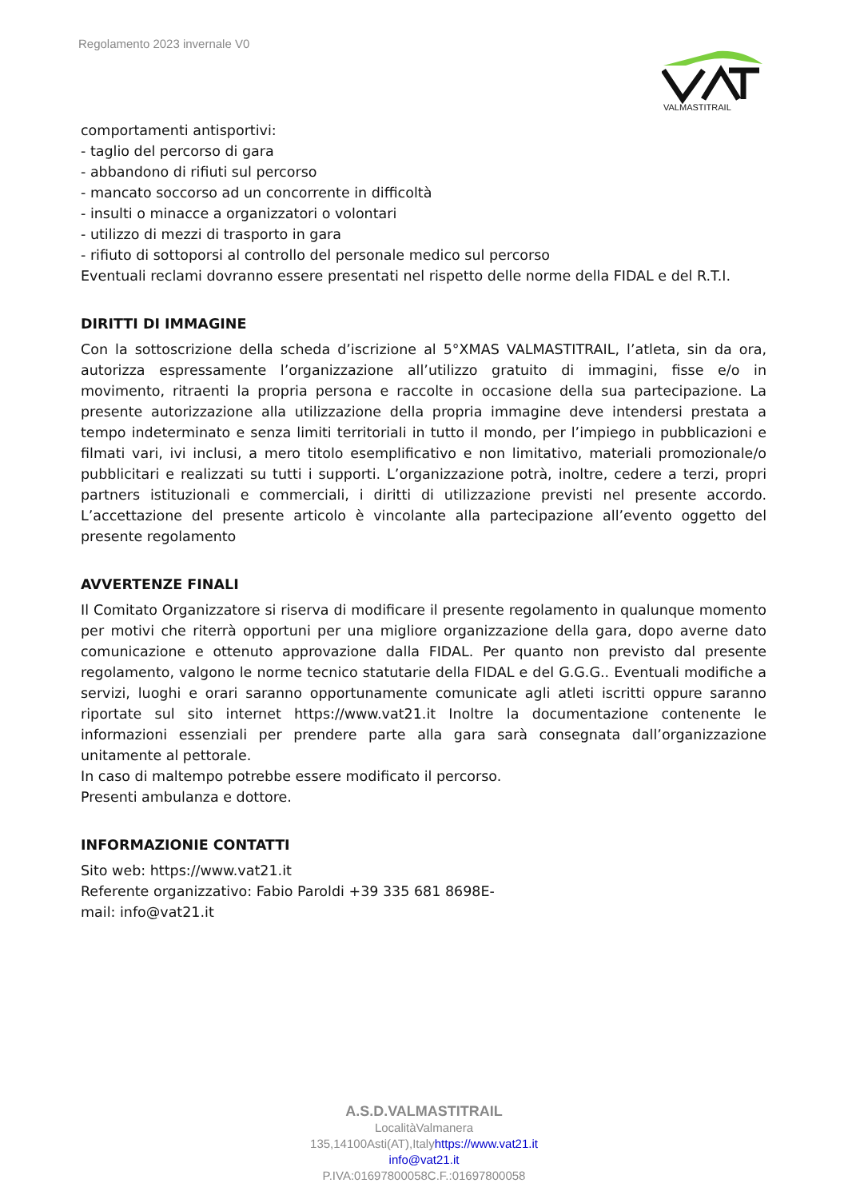Regolamento 2023 invernale V0
VALMASTITRAIL
comportamenti antisportivi:
- taglio del percorso di gara
- abbandono di rifiuti sul percorso
- mancato soccorso ad un concorrente in difficoltà
- insulti o minacce a organizzatori o volontari
- utilizzo di mezzi di trasporto in gara
- rifiuto di sottoporsi al controllo del personale medico sul percorso
Eventuali reclami dovranno essere presentati nel rispetto delle norme della FIDAL e del R.T.I.
DIRITTI DI IMMAGINE
Con la sottoscrizione della scheda d’iscrizione al 5°XMAS VALMASTITRAIL, l’atleta, sin da ora, autorizza espressamente l’organizzazione all’utilizzo gratuito di immagini, fisse e/o in movimento, ritraenti la propria persona e raccolte in occasione della sua partecipazione. La presente autorizzazione alla utilizzazione della propria immagine deve intendersi prestata a tempo indeterminato e senza limiti territoriali in tutto il mondo, per l’impiego in pubblicazioni e filmati vari, ivi inclusi, a mero titolo esemplificativo e non limitativo, materiali promozionale/o pubblicitari e realizzati su tutti i supporti. L’organizzazione potrà, inoltre, cedere a terzi, propri partners istituzionali e commerciali, i diritti di utilizzazione previsti nel presente accordo. L’accettazione del presente articolo è vincolante alla partecipazione all’evento oggetto del presente regolamento
AVVERTENZE FINALI
Il Comitato Organizzatore si riserva di modificare il presente regolamento in qualunque momento per motivi che riterrà opportuni per una migliore organizzazione della gara, dopo averne dato comunicazione e ottenuto approvazione dalla FIDAL. Per quanto non previsto dal presente regolamento, valgono le norme tecnico statutarie della FIDAL e del G.G.G.. Eventuali modifiche a servizi, luoghi e orari saranno opportunamente comunicate agli atleti iscritti oppure saranno riportate sul sito internet https://www.vat21.it Inoltre la documentazione contenente le informazioni essenziali per prendere parte alla gara sarà consegnata dall’organizzazione unitamente al pettorale.
In caso di maltempo potrebbe essere modificato il percorso.
Presenti ambulanza e dottore.
INFORMAZIONIE CONTATTI
Sito web: https://www.vat21.it
Referente organizzativo: Fabio Paroldi +39 335 681 8698E-
mail: info@vat21.it
A.S.D.VALMASTITRAIL
LocalitàValmanera
135,14100Asti(AT),Italyhttps://www.vat21.it
info@vat21.it
P.IVA:01697800058C.F.:01697800058